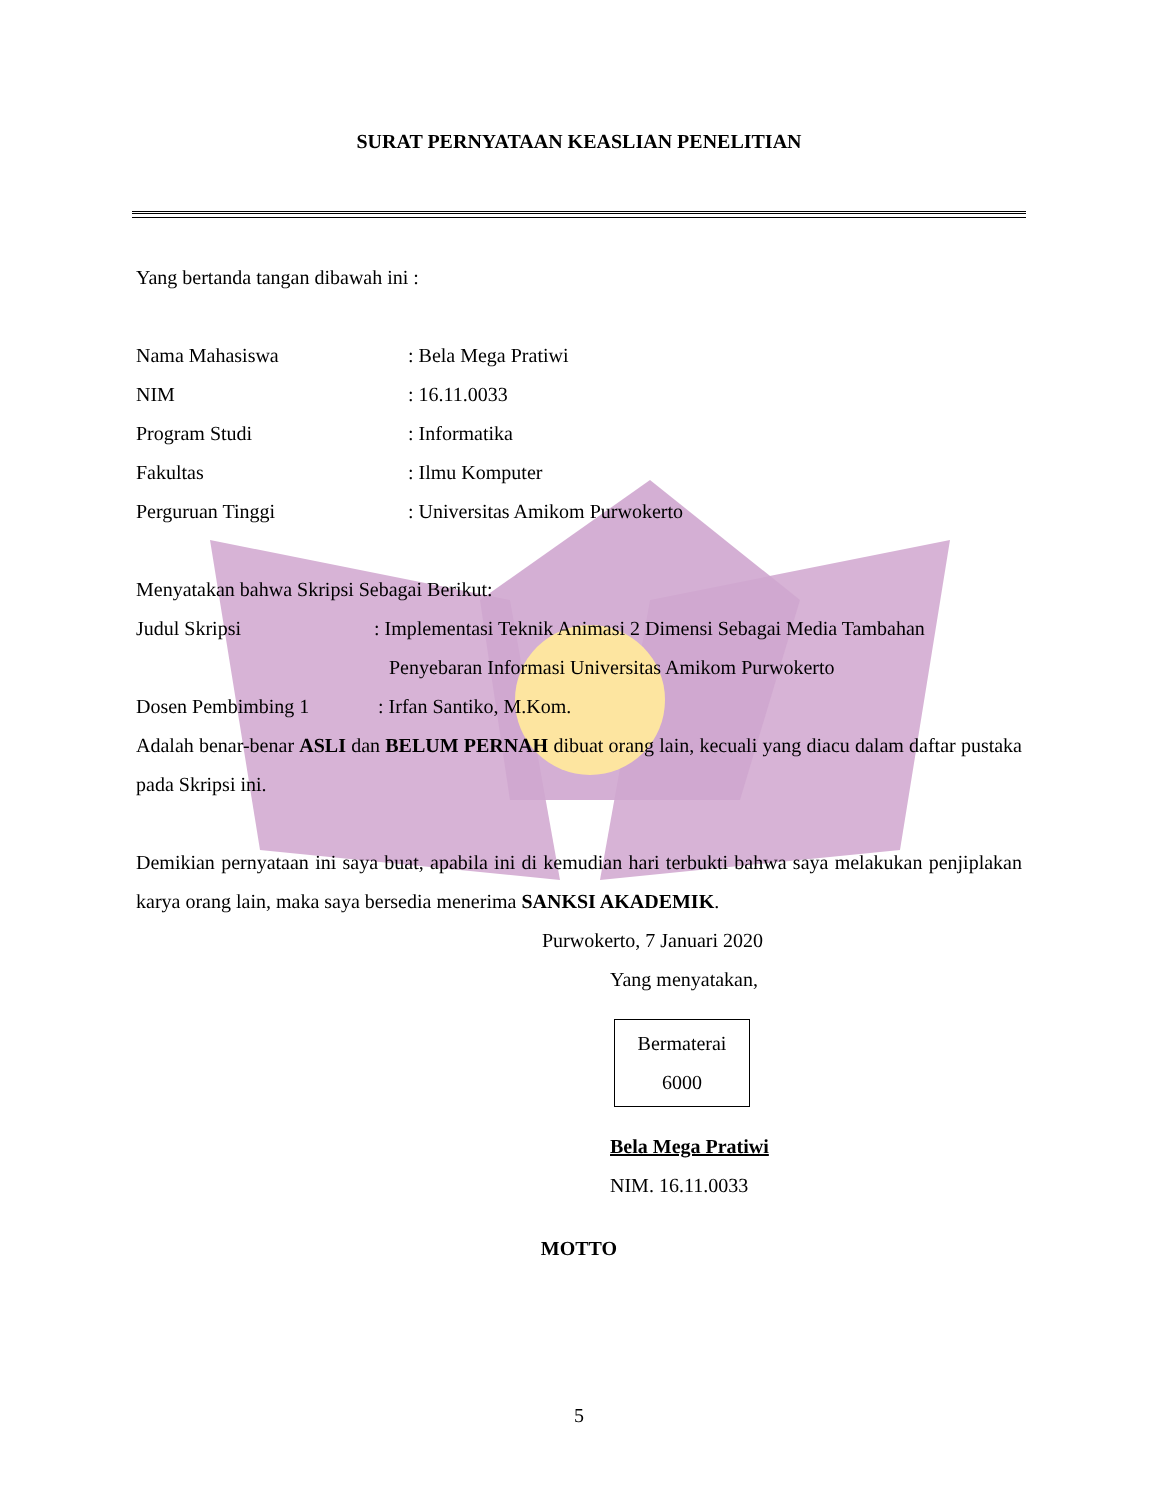SURAT PERNYATAAN KEASLIAN PENELITIAN
Yang bertanda tangan dibawah ini :
Nama Mahasiswa: Bela Mega Pratiwi
NIM: 16.11.0033
Program Studi: Informatika
Fakultas: Ilmu Komputer
Perguruan Tinggi: Universitas Amikom Purwokerto
Menyatakan bahwa Skripsi Sebagai Berikut:
Judul Skripsi: Implementasi Teknik Animasi 2 Dimensi Sebagai Media Tambahan
Penyebaran Informasi Universitas Amikom Purwokerto
Dosen Pembimbing 1: Irfan Santiko, M.Kom.
Adalah benar-benar ASLI dan BELUM PERNAH dibuat orang lain, kecuali yang diacu dalam daftar pustaka pada Skripsi ini.
Demikian pernyataan ini saya buat, apabila ini di kemudian hari terbukti bahwa saya melakukan penjiplakan karya orang lain, maka saya bersedia menerima SANKSI AKADEMIK.
Purwokerto, 7 Januari 2020
Yang menyatakan,
Bermaterai
6000
Bela Mega Pratiwi
NIM. 16.11.0033
MOTTO
5